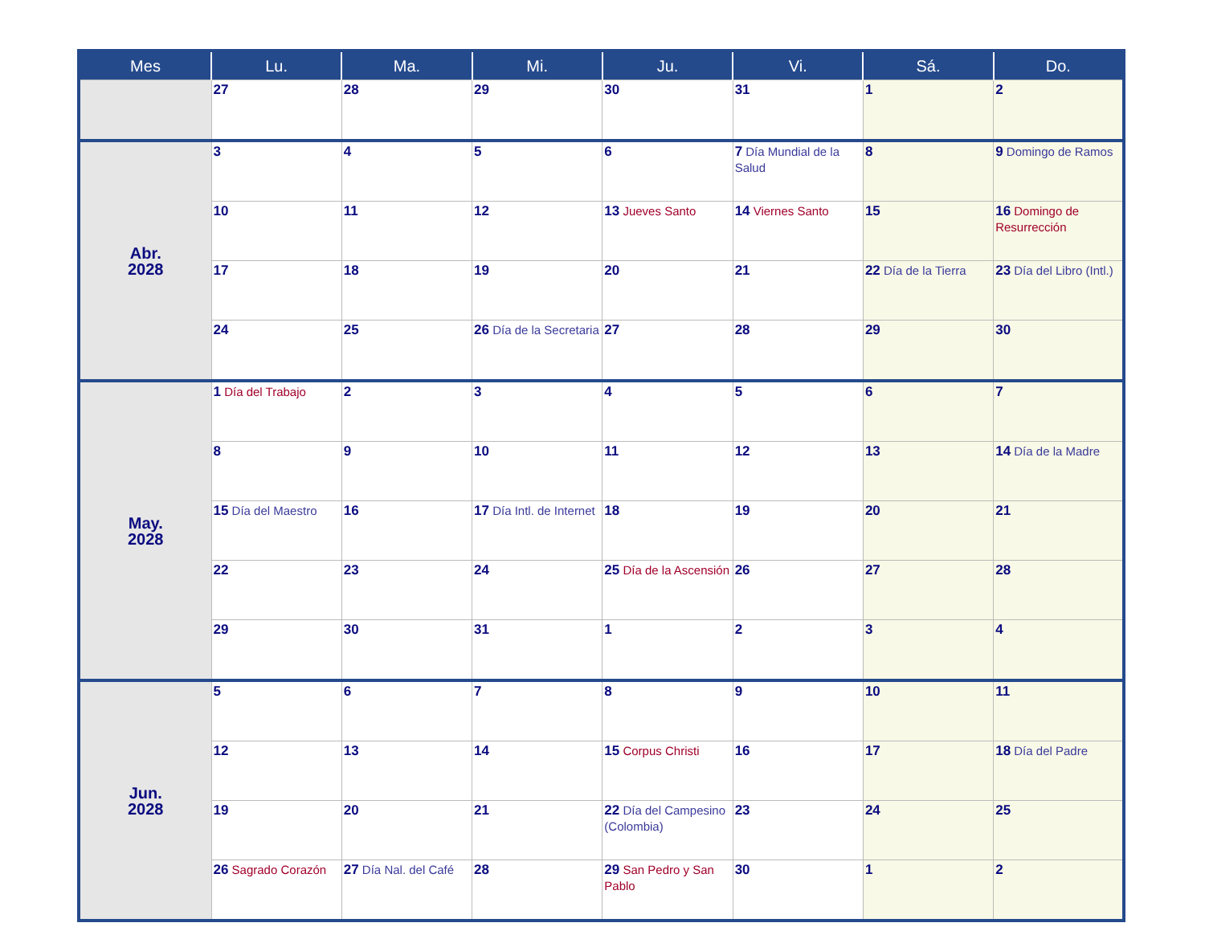| Mes | Lu. | Ma. | Mi. | Ju. | Vi. | Sá. | Do. |
| --- | --- | --- | --- | --- | --- | --- | --- |
| | 27 | 28 | 29 | 30 | 31 | 1 | 2 |
| Abr. 2028 | 3 | 4 | 5 | 6 | 7 Día Mundial de la Salud | 8 | 9 Domingo de Ramos |
| | 10 | 11 | 12 | 13 Jueves Santo | 14 Viernes Santo | 15 | 16 Domingo de Resurrección |
| | 17 | 18 | 19 | 20 | 21 | 22 Día de la Tierra | 23 Día del Libro (Intl.) |
| | 24 | 25 | 26 Día de la Secretaria | 27 | 28 | 29 | 30 |
| May. 2028 | 1 Día del Trabajo | 2 | 3 | 4 | 5 | 6 | 7 |
| | 8 | 9 | 10 | 11 | 12 | 13 | 14 Día de la Madre |
| | 15 Día del Maestro | 16 | 17 Día Intl. de Internet | 18 | 19 | 20 | 21 |
| | 22 | 23 | 24 | 25 Día de la Ascensión | 26 | 27 | 28 |
| | 29 | 30 | 31 | 1 | 2 | 3 | 4 |
| Jun. 2028 | 5 | 6 | 7 | 8 | 9 | 10 | 11 |
| | 12 | 13 | 14 | 15 Corpus Christi | 16 | 17 | 18 Día del Padre |
| | 19 | 20 | 21 | 22 Día del Campesino (Colombia) | 23 | 24 | 25 |
| | 26 Sagrado Corazón | 27 Día Nal. del Café | 28 | 29 San Pedro y San Pablo | 30 | 1 | 2 |